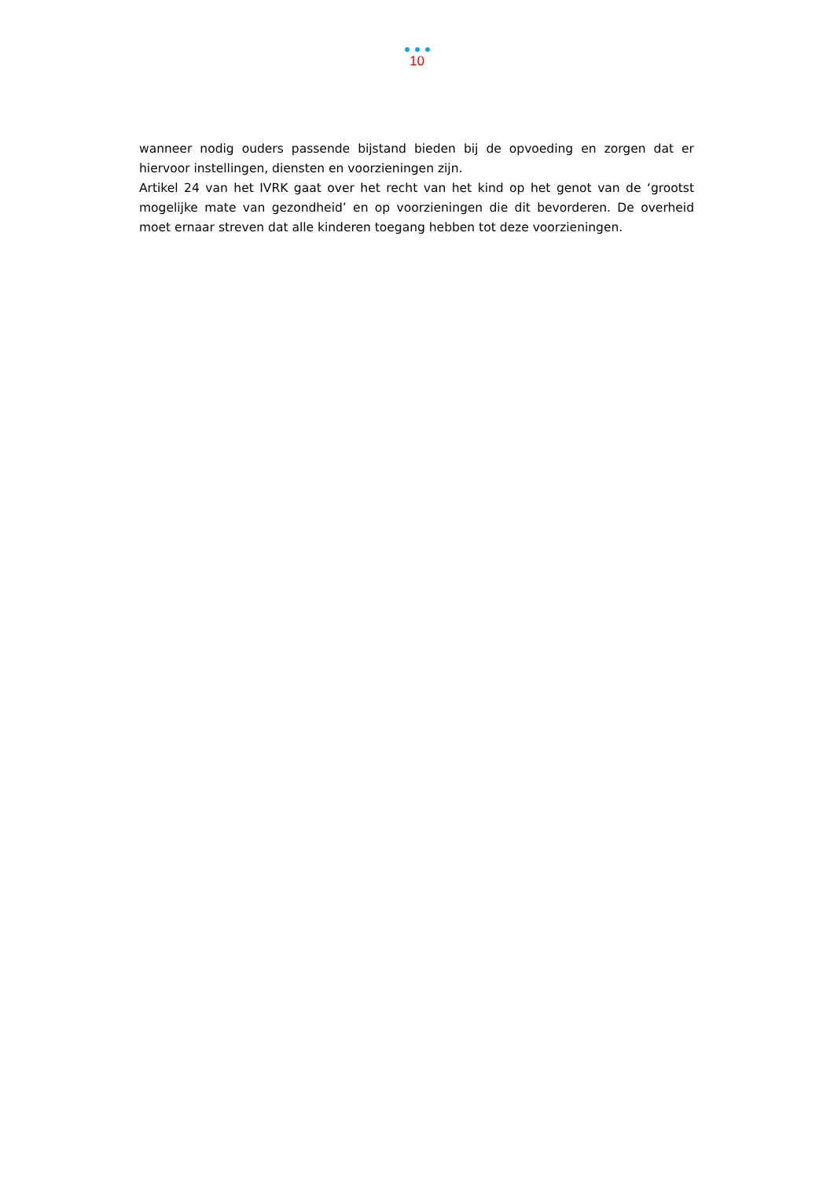10
wanneer nodig ouders passende bijstand bieden bij de opvoeding en zorgen dat er hiervoor instellingen, diensten en voorzieningen zijn.
Artikel 24 van het IVRK gaat over het recht van het kind op het genot van de ‘grootst mogelijke mate van gezondheid’ en op voorzieningen die dit bevorderen. De overheid moet ernaar streven dat alle kinderen toegang hebben tot deze voorzieningen.